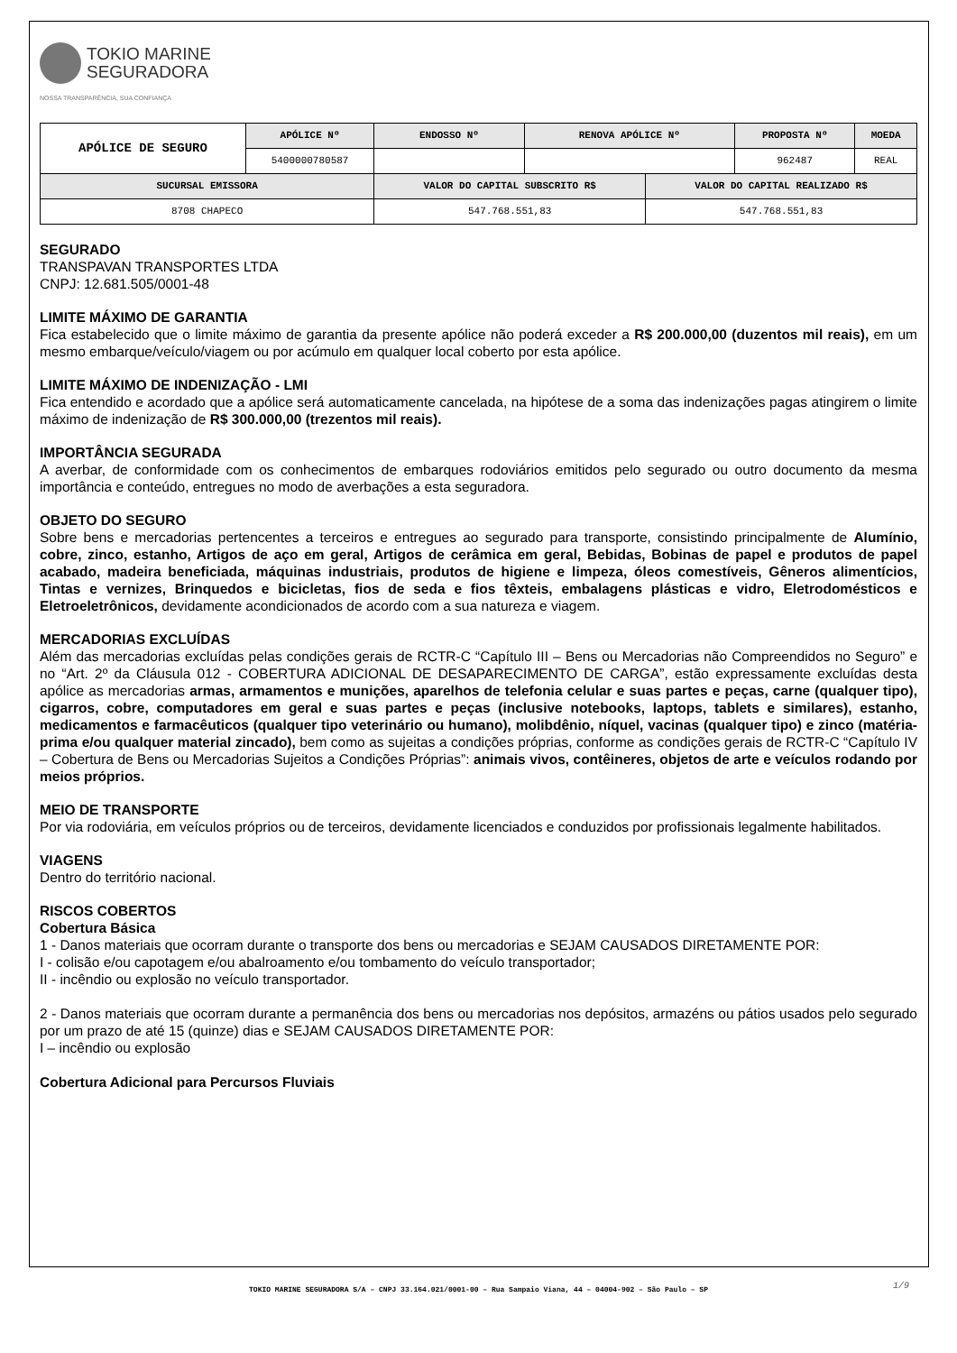TOKIO MARINE
SEGURADORA
NOSSA TRANSPARÊNCIA, SUA CONFIANÇA
| APÓLICE DE SEGURO | APÓLICE Nº | ENDOSSO Nº | RENOVA APÓLICE Nº | | PROPOSTA Nº | MOEDA |
| | 5400000780587 | | | | 962487 | REAL |
| SUCURSAL EMISSORA | | VALOR DO CAPITAL SUBSCRITO R$ | | VALOR DO CAPITAL REALIZADO R$ | | |
| 8708 CHAPECO | | 547.768.551,83 | | 547.768.551,83 | | |
SEGURADO
TRANSPAVAN TRANSPORTES LTDA
CNPJ: 12.681.505/0001-48
LIMITE MÁXIMO DE GARANTIA
Fica estabelecido que o limite máximo de garantia da presente apólice não poderá exceder a R$ 200.000,00 (duzentos mil reais), em um mesmo embarque/veículo/viagem ou por acúmulo em qualquer local coberto por esta apólice.
LIMITE MÁXIMO DE INDENIZAÇÃO - LMI
Fica entendido e acordado que a apólice será automaticamente cancelada, na hipótese de a soma das indenizações pagas atingirem o limite máximo de indenização de R$ 300.000,00 (trezentos mil reais).
IMPORTÂNCIA SEGURADA
A averbar, de conformidade com os conhecimentos de embarques rodoviários emitidos pelo segurado ou outro documento da mesma importância e conteúdo, entregues no modo de averbações a esta seguradora.
OBJETO DO SEGURO
Sobre bens e mercadorias pertencentes a terceiros e entregues ao segurado para transporte, consistindo principalmente de Alumínio, cobre, zinco, estanho, Artigos de aço em geral, Artigos de cerâmica em geral, Bebidas, Bobinas de papel e produtos de papel acabado, madeira beneficiada, máquinas industriais, produtos de higiene e limpeza, óleos comestíveis, Gêneros alimentícios, Tintas e vernizes, Brinquedos e bicicletas, fios de seda e fios têxteis, embalagens plásticas e vidro, Eletrodomésticos e Eletroeletrônicos, devidamente acondicionados de acordo com a sua natureza e viagem.
MERCADORIAS EXCLUÍDAS
Além das mercadorias excluídas pelas condições gerais de RCTR-C “Capítulo III – Bens ou Mercadorias não Compreendidos no Seguro” e no “Art. 2º da Cláusula 012 - COBERTURA ADICIONAL DE DESAPARECIMENTO DE CARGA”, estão expressamente excluídas desta apólice as mercadorias armas, armamentos e munições, aparelhos de telefonia celular e suas partes e peças, carne (qualquer tipo), cigarros, cobre, computadores em geral e suas partes e peças (inclusive notebooks, laptops, tablets e similares), estanho, medicamentos e farmacêuticos (qualquer tipo veterinário ou humano), molibdênio, níquel, vacinas (qualquer tipo) e zinco (matéria-prima e/ou qualquer material zincado), bem como as sujeitas a condições próprias, conforme as condições gerais de RCTR-C “Capítulo IV – Cobertura de Bens ou Mercadorias Sujeitos a Condições Próprias”: animais vivos, contêineres, objetos de arte e veículos rodando por meios próprios.
MEIO DE TRANSPORTE
Por via rodoviária, em veículos próprios ou de terceiros, devidamente licenciados e conduzidos por profissionais legalmente habilitados.
VIAGENS
Dentro do território nacional.
RISCOS COBERTOS
Cobertura Básica
1 - Danos materiais que ocorram durante o transporte dos bens ou mercadorias e SEJAM CAUSADOS DIRETAMENTE POR:
I - colisão e/ou capotagem e/ou abalroamento e/ou tombamento do veículo transportador;
II - incêndio ou explosão no veículo transportador.
2 - Danos materiais que ocorram durante a permanência dos bens ou mercadorias nos depósitos, armazéns ou pátios usados pelo segurado por um prazo de até 15 (quinze) dias e SEJAM CAUSADOS DIRETAMENTE POR:
I – incêndio ou explosão
Cobertura Adicional para Percursos Fluviais
TOKIO MARINE SEGURADORA S/A – CNPJ 33.164.021/0001-00 – Rua Sampaio Viana, 44 – 04004-902 – São Paulo – SP 1/9